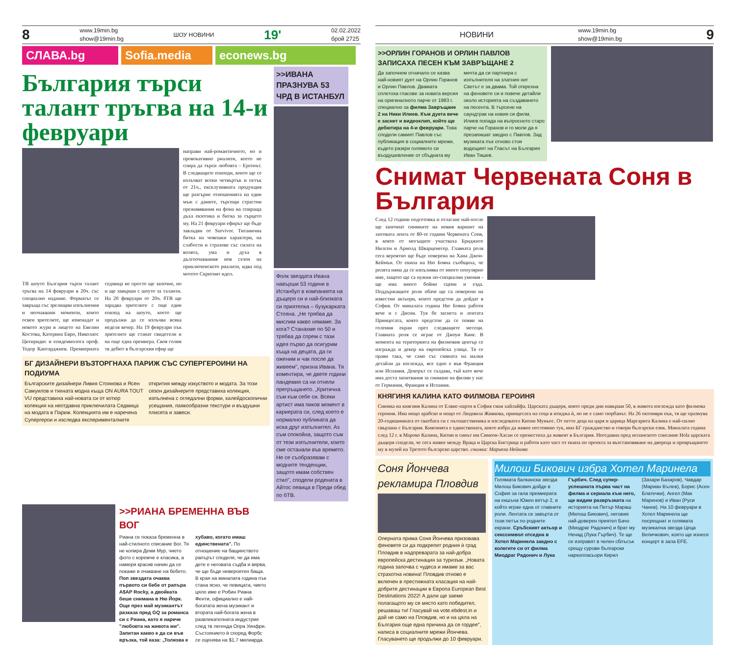8 www.19min.bg
show@19min.bg ШОУ НОВИНИ 19' 02.02.2022
брой 2725
СЛАВА.bg Sofia.media econews.bg
България търси талант тръгва на 14-и февруари
направи най-романтичното, но и провокативно риалити, което не спира да търси любовта – Ергенът. В следващите епизоди, които ще се излъчват всеки четвъртък и петък от 21ч., ексклузивната продукция ще разгърне отношенията на един мъж с дамите, търсещи страстни преживявания на фона на спираща дъха екзотика и битка за сърцето му. На 21 февруари ефирът ще бъде завладян от Survivor. Титанична битка на човешки характери, на слабости и страхове със силата на волята, ума и духа в дългоочаквания нов сезон на приключенското риалити, идва под мотото Скритият идол.
ТВ шоуто България търси талант тръгва на 14 февруари в 20ч. със специално издание. Форматът се завръща със зрелищни изпълнения и неочаквани моменти, които освен зрителите, ще изненадат и новото жури в лицето на Евелин Костова, Катерина Евро, Николаос Цитиридис и епидемиолога проф. Тодор Кантарджиев. Премиерната седмица не просто ще започне, но и ще завърши с шоуто за таланти. На 20 февруари от 20ч. бТВ ще зарадва зрителите с още един епизод на шоуто, което ще продължи да се излъчва всяка неделя вечер. На 19 февруари пък зрителите ще станат свидетели и на още една премиера. Своя голям тв дебют в българския ефир ще
БГ ДИЗАЙНЕРИ ВЪЗТОРГНАХА ПАРИЖ СЪС СУПЕРГЕРОИНИ НА ПОДИУМА
Българските дизайнери Ливия Стоянова и Ясен Самуилов и тяхната модна къща ON AURA TOUT VU представиха най-новата си от котюр колекция на неотдавна приключилата Седмица на модата в Париж. Колекцията им е наречена Супергерои и изследва експерименталните открития между изкуството и модата. За този сезон дизайнерите представиха колекция, изпълнена с огледални форми, калейдоскопични усещания, паякообразни текстури и въздушни плисета и завеси.
>>ИВАНА ПРАЗНУВА 53 ЧРД В ИСТАНБУЛ
Фолк звездата Ивана навърши 53 години в Истанбул в компанията на дъщеря си и най-близката си приятелка – бузукарката Стояна. „Не трябва да мислим какво нямаме. За кога? Станахме по 50 и трябва да спрем с тази идея първо да осигурим къща на децата, да ги оженим и чак после да живеем", призна Ивана. Тя коментира, че двете години пандемия са ни отнели прегръщането. „Критична съм към себе си. Всеки артист има пиков момент в кариерата си, след което е нормално публиката да иска друг изпълнител. Аз съм спокойна, защото съм от тези изпълнители, които сме останали във времето. Не се съобразявам с модните тенденции, защото имам собствен стил", сподели родената в Айтос певица в Преди обед по бТВ.
>>РИАНА БРЕМЕННА ВЪВ ВОГ
Риана се показа бременна в най-стилното списание Вог. Тя не копира Деми Мур, чието фото с коремче е класика, а намери красив начин да се покаже в очакване на бебето. Поп звездата очаква първото си бебе от рапъра A$AP Rocky, а двойката беше снимана в Ню Йорк. Още през май музикантът разказа пред GQ за романса си с Риана, като я нарече "любовта на живота ми". Запитан какво е да си във връзка, той каза: „Толкова е хубаво, когато имаш единствената". По отношение на бащинството рапърът споделя, че да има дете е неговата съдба и вярва, че ще бъде невероятен баща. В края на миналата година пък стана ясно, че певицата, чието цяло име е Робин Риана Фенти, официално е най-богатата жена музикант и втората най-богата жена в развлекателната индустрия след тв легенда Опра Уинфри. Състоянието ѝ според Форбс се оценява на $1,7 милиарда.
НОВИНИ www.19min.bg
show@19min.bg 9
>>ОРЛИН ГОРАНОВ И ОРЛИН ПАВЛОВ ЗАПИСАХА ПЕСЕН КЪМ ЗАВРЪЩАНЕ 2
Да започнем отначало се казва най-новият дует на Орлин Горанов и Орлин Павлов. Двамата сплетоха гласове за новата версия на оригиналното парче от 1983 г. специално за филма Завръщане 2 на Ники Илиев. Към дуета вече е заснет и видеоклип, който ще дебютира на 4-и февруари. Това сподели самият Павлов със публикация в социалните мрежи, където разкри голямото си въодушевление от сбъдната му мечта да си партнира с изпълнителя на златния хит Светът е за двама. Той открехна на феновете си и повече детайли около историята на създаването на песента. В търсене на саундтрак на новия си филм, Илиев попада на въпросното старо парче на Горанов и го моли да я презапишат заедно с Павлов. Зад музиката пък отново стои водещият на Гласът на България Иван Тишев.
Снимат Червената Соня в България
След 12 години подготовка и отлагане най-после ще започнат снимките на новия вариант на хитовата лента от 80-те години Червената Соня, в която от могъщите участваха Бриджите Нилсен и Арнолд Шварценегер. Главната роля сега вероятно ще бъде поверена на Хана Джон-Кеймън. От екипа на Ню Бояна съобщиха, че ролята няма да се изпълнява от много популярно име, защото ще са нужни по-специални умения - ще има много бойни сцени и езда. Поддържащите роли обаче ще са поверени на известни актьори, които предстои да дойдат в София. От миналата година Ню Бояна работи вече и с Дисни. Тук бе заснета и лентата Принцесата, която предстои да се появи на големия екран през следващите месеци. Главната роля се играе от Джоуи Кинг. В момента на територията на филмовия център се изгражда и декор на европейска улица. Тя се прави така, че само със смяната на малки детайли да изглежда, все едно е във Франция или Испания. Декорът се създава, тъй като вече има доста запитвания за снимане на филми у нас от Германия, Франция и Испания.
КНЯГИНЯ КАЛИНА КАТО ФИЛМОВА ГЕРОИНЯ
Снимка на княгиня Калина от Елвис-парти в София смая хайлайфа. Царската дъщеря, която преди дни навърши 50, в живота изглежда като филмова героиня. Има нещо арабско и нещо от Людмила Живкова, принцесата на соца в итиджа ѝ, но не е само тюрбанът. На 26 октомври пък, тя ще празнува 20-годишнината от сватбата си с пътешественика и изследовател Китин Муньос. От петте деца на царя и царица Маргарита Калина е най-силно свързана с България. Княгинята е единствената, която избра да живее постоянно тук, има БГ гражданство и говори български език. Миналата година след 12 г. в Мароко Калина, Китин и синът им Симеон-Хасан се преместиха да живеят в България. Неотдавна пред испанското списание Hola царската дъщеря сподели, че сега живее между Враца и Царска Бистрица и работи като част от екипа по проекта за възстановяване на двореца и превръщането му в музей на Третото българско царство. снимка: Мариела Нейкова
Соня Йончева рекламира Пловдив
Оперната прима Соня Йончева призовава феновете си да подкрепят родния ѝ град Пловдив в надпреварата за най-добра европейска дестинация за туризъм. „Новата година започва с чудеса и имаме за вас страхотна новина! Пловдив отново е включен в престижната класация на най-добрите дестинации в Европа European Best Destinations 2022! А дали ще заеме полагащото му се място като победител, решаваш ти! Гласувай на vote.ebdest.in и дай не само на Пловдив, но и на цяла на България още една причина да се гордее", написа в социалните мрежи Йончева. Гласуването ще продължи до 10 февруари.
Милош Бикович избра Хотел Маринела
Голямата балканска звезда Милош Бикович дойде в София за гала премиерата на екшъна Южен вятър 2, в който играе една от главните роли. Лентата се завърта от този петък по родните екрани. Сръбският актьор и секссимвол отседна в Хотел Маринела заедно с колегите си от филма Миодраг Радонич и Лука Гърбич. След супер-успешната първа част на филма и сериала към него, ще видим развръзката на историята на Петър Мараш (Милош Бикович), неговия най-доверен приятел Бачо (Миодраг Радонич) и брат му Ненад (Лука Гърбич). Те ще се изправят в челен сблъсък срещу сурови български наркоплaсьори Кирил (Захари Бахаров), Чавдар (Мариан Вълев), Борис (Асен Блатечки), Ангел (Мак Маринов) и Иван (Руси Чанев). На 10 февруари в Хотел Маринела ще посрещнат и голямата музикална звезда Цеца Величкович, която ще изнесе концерт в зала EFE.